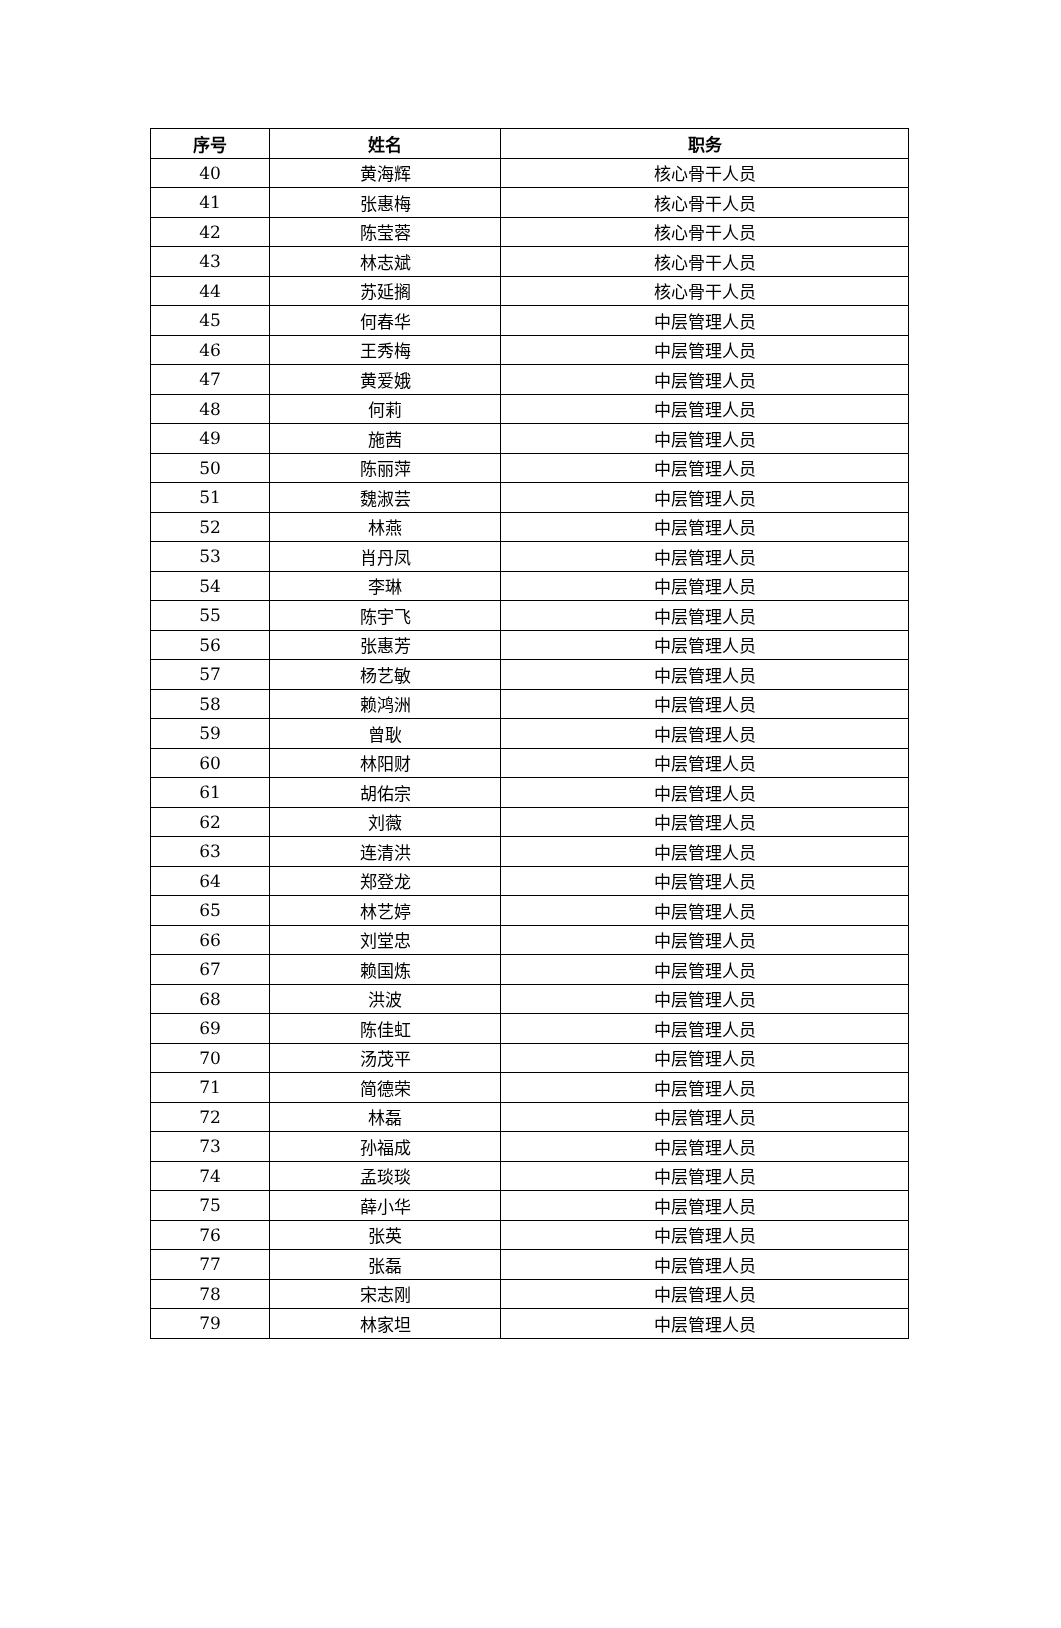| 序号 | 姓名 | 职务 |
| --- | --- | --- |
| 40 | 黄海辉 | 核心骨干人员 |
| 41 | 张惠梅 | 核心骨干人员 |
| 42 | 陈莹蓉 | 核心骨干人员 |
| 43 | 林志斌 | 核心骨干人员 |
| 44 | 苏延搁 | 核心骨干人员 |
| 45 | 何春华 | 中层管理人员 |
| 46 | 王秀梅 | 中层管理人员 |
| 47 | 黄爱娥 | 中层管理人员 |
| 48 | 何莉 | 中层管理人员 |
| 49 | 施茜 | 中层管理人员 |
| 50 | 陈丽萍 | 中层管理人员 |
| 51 | 魏淑芸 | 中层管理人员 |
| 52 | 林燕 | 中层管理人员 |
| 53 | 肖丹凤 | 中层管理人员 |
| 54 | 李琳 | 中层管理人员 |
| 55 | 陈宇飞 | 中层管理人员 |
| 56 | 张惠芳 | 中层管理人员 |
| 57 | 杨艺敏 | 中层管理人员 |
| 58 | 赖鸿洲 | 中层管理人员 |
| 59 | 曾耿 | 中层管理人员 |
| 60 | 林阳财 | 中层管理人员 |
| 61 | 胡佑宗 | 中层管理人员 |
| 62 | 刘薇 | 中层管理人员 |
| 63 | 连清洪 | 中层管理人员 |
| 64 | 郑登龙 | 中层管理人员 |
| 65 | 林艺婷 | 中层管理人员 |
| 66 | 刘堂忠 | 中层管理人员 |
| 67 | 赖国炼 | 中层管理人员 |
| 68 | 洪波 | 中层管理人员 |
| 69 | 陈佳虹 | 中层管理人员 |
| 70 | 汤茂平 | 中层管理人员 |
| 71 | 简德荣 | 中层管理人员 |
| 72 | 林磊 | 中层管理人员 |
| 73 | 孙福成 | 中层管理人员 |
| 74 | 孟琰琰 | 中层管理人员 |
| 75 | 薛小华 | 中层管理人员 |
| 76 | 张英 | 中层管理人员 |
| 77 | 张磊 | 中层管理人员 |
| 78 | 宋志刚 | 中层管理人员 |
| 79 | 林家坦 | 中层管理人员 |